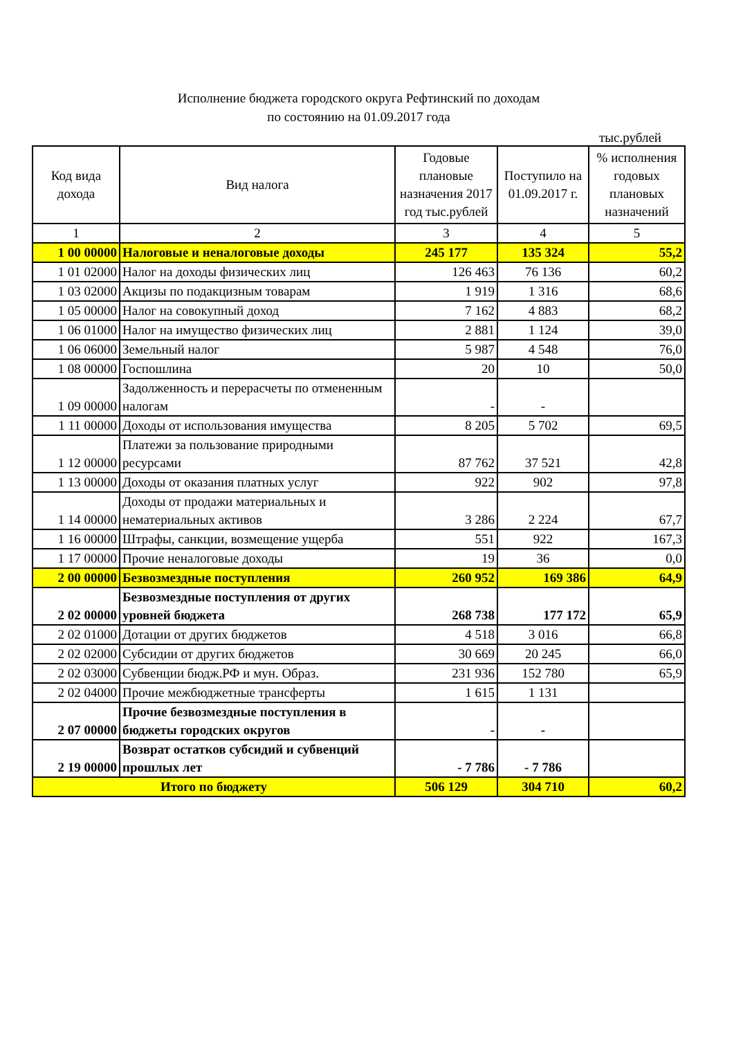Исполнение бюджета городского округа Рефтинский по доходам
по состоянию на 01.09.2017 года
тыс.рублей
| Код вида дохода | Вид налога | Годовые плановые назначения 2017 год тыс.рублей | Поступило на 01.09.2017 г. | % исполнения годовых плановых назначений |
| --- | --- | --- | --- | --- |
| 1 | 2 | 3 | 4 | 5 |
| 1 00 00000 | Налоговые и неналоговые доходы | 245 177 | 135 324 | 55,2 |
| 1 01 02000 | Налог на доходы физических лиц | 126 463 | 76 136 | 60,2 |
| 1 03 02000 | Акцизы по подакцизным товарам | 1 919 | 1 316 | 68,6 |
| 1 05 00000 | Налог на совокупный доход | 7 162 | 4 883 | 68,2 |
| 1 06 01000 | Налог на имущество физических лиц | 2 881 | 1 124 | 39,0 |
| 1 06 06000 | Земельный налог | 5 987 | 4 548 | 76,0 |
| 1 08 00000 | Госпошлина | 20 | 10 | 50,0 |
| 1 09 00000 | Задолженность и перерасчеты по отмененным налогам | - | - | |
| 1 11 00000 | Доходы от использования имущества | 8 205 | 5 702 | 69,5 |
| 1 12 00000 | Платежи за пользование природными ресурсами | 87 762 | 37 521 | 42,8 |
| 1 13 00000 | Доходы от оказания платных услуг | 922 | 902 | 97,8 |
| 1 14 00000 | Доходы от продажи материальных и нематериальных активов | 3 286 | 2 224 | 67,7 |
| 1 16 00000 | Штрафы, санкции, возмещение ущерба | 551 | 922 | 167,3 |
| 1 17 00000 | Прочие неналоговые доходы | 19 | 36 | 0,0 |
| 2 00 00000 | Безвозмездные поступления | 260 952 | 169 386 | 64,9 |
| 2 02 00000 | Безвозмездные поступления от других уровней бюджета | 268 738 | 177 172 | 65,9 |
| 2 02 01000 | Дотации от других бюджетов | 4 518 | 3 016 | 66,8 |
| 2 02 02000 | Субсидии от других бюджетов | 30 669 | 20 245 | 66,0 |
| 2 02 03000 | Субвенции бюдж.РФ и мун. Образ. | 231 936 | 152 780 | 65,9 |
| 2 02 04000 | Прочие межбюджетные трансферты | 1 615 | 1 131 | |
| 2 07 00000 | Прочие безвозмездные поступления в бюджеты городских округов | - | - | |
| 2 19 00000 | Возврат остатков субсидий и субвенций прошлых лет | - 7 786 | - 7 786 | |
| Итого по бюджету | | 506 129 | 304 710 | 60,2 |